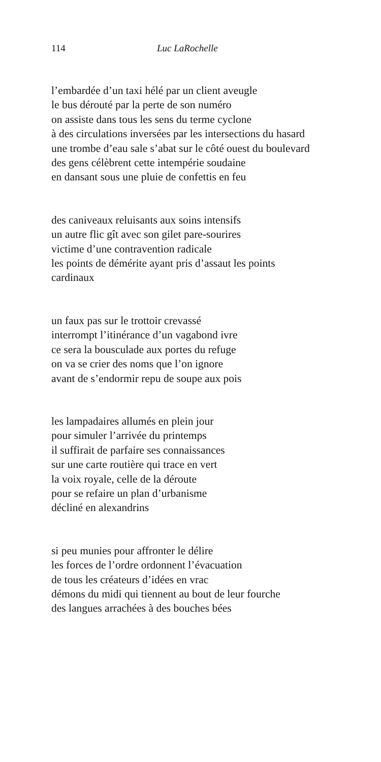114 Luc LaRochelle
l’embardée d’un taxi hélé par un client aveugle
le bus dérouté par la perte de son numéro
on assiste dans tous les sens du terme cyclone
à des circulations inversées par les intersections du hasard
une trombe d’eau sale s’abat sur le côté ouest du boulevard
des gens célèbrent cette intempérie soudaine
en dansant sous une pluie de confettis en feu
des caniveaux reluisants aux soins intensifs
un autre flic gît avec son gilet pare-sourires
victime d’une contravention radicale
les points de démérite ayant pris d’assaut les points
cardinaux
un faux pas sur le trottoir crevassé
interrompt l’itinérance d’un vagabond ivre
ce sera la bousculade aux portes du refuge
on va se crier des noms que l’on ignore
avant de s’endormir repu de soupe aux pois
les lampadaires allumés en plein jour
pour simuler l’arrivée du printemps
il suffirait de parfaire ses connaissances
sur une carte routière qui trace en vert
la voix royale, celle de la déroute
pour se refaire un plan d’urbanisme
décliné en alexandrins
si peu munies pour affronter le délire
les forces de l’ordre ordonnent l’évacuation
de tous les créateurs d’idées en vrac
démons du midi qui tiennent au bout de leur fourche
des langues arrachées à des bouches bées